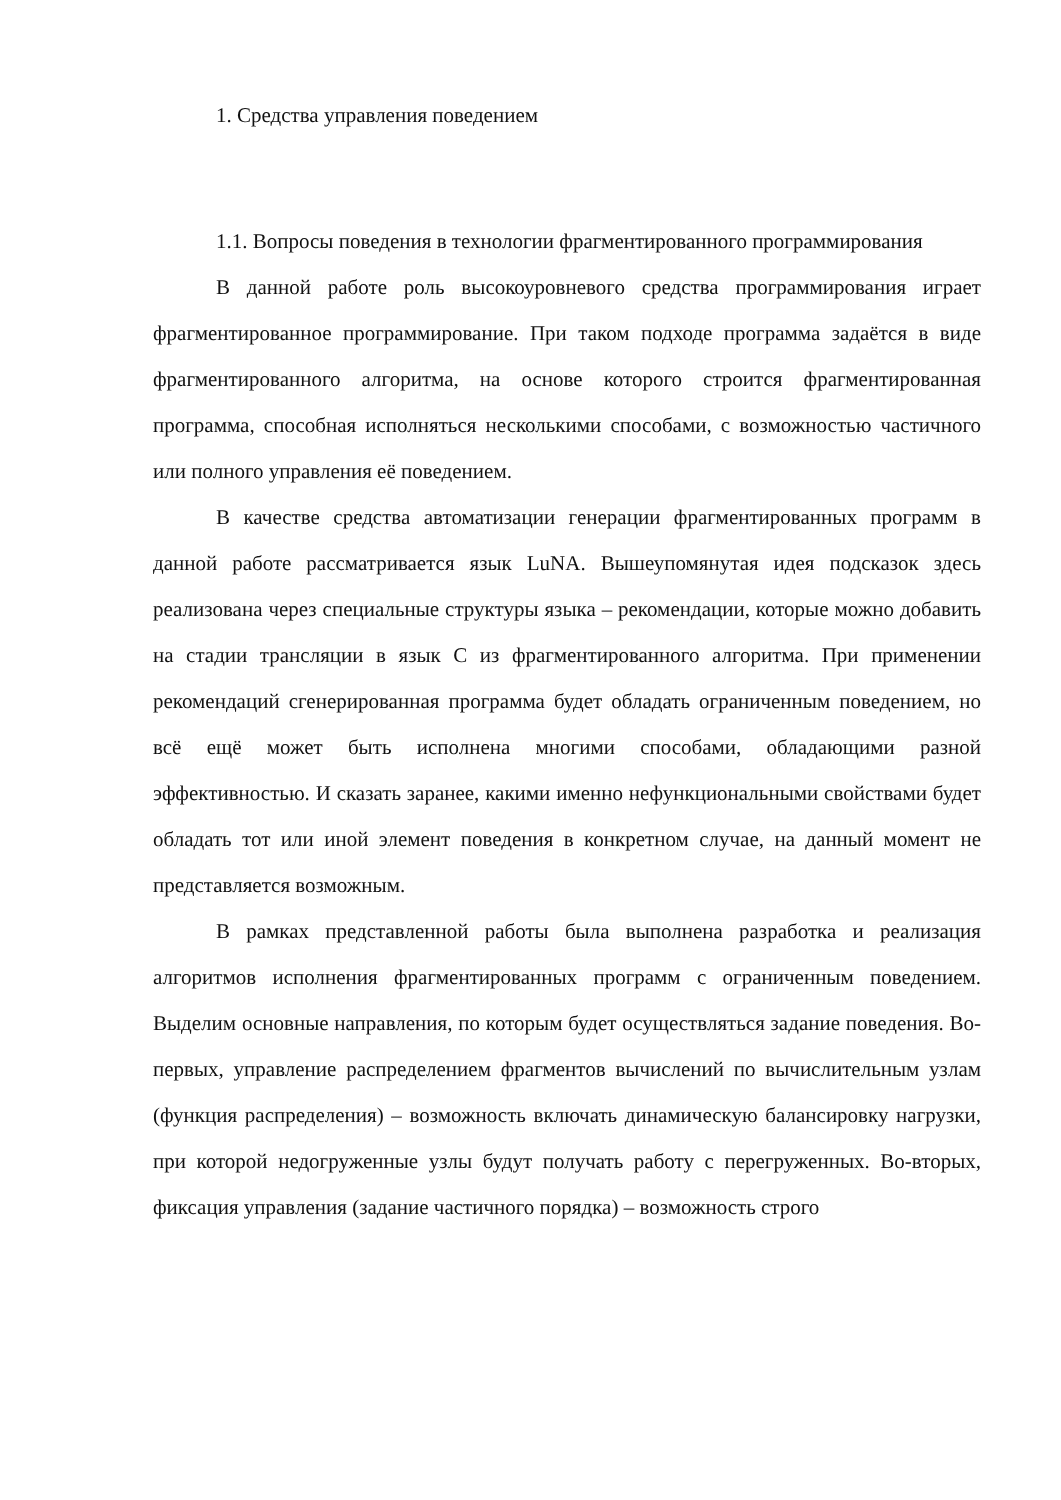1. Средства управления поведением
1.1. Вопросы поведения в технологии фрагментированного программирования
В данной работе роль высокоуровневого средства программирования играет фрагментированное программирование. При таком подходе программа задаётся в виде фрагментированного алгоритма, на основе которого строится фрагментированная программа, способная исполняться несколькими способами, с возможностью частичного или полного управления её поведением.
В качестве средства автоматизации генерации фрагментированных программ в данной работе рассматривается язык LuNA. Вышеупомянутая идея подсказок здесь реализована через специальные структуры языка – рекомендации, которые можно добавить на стадии трансляции в язык C из фрагментированного алгоритма. При применении рекомендаций сгенерированная программа будет обладать ограниченным поведением, но всё ещё может быть исполнена многими способами, обладающими разной эффективностью. И сказать заранее, какими именно нефункциональными свойствами будет обладать тот или иной элемент поведения в конкретном случае, на данный момент не представляется возможным.
В рамках представленной работы была выполнена разработка и реализация алгоритмов исполнения фрагментированных программ с ограниченным поведением. Выделим основные направления, по которым будет осуществляться задание поведения. Во-первых, управление распределением фрагментов вычислений по вычислительным узлам (функция распределения) – возможность включать динамическую балансировку нагрузки, при которой недогруженные узлы будут получать работу с перегруженных. Во-вторых, фиксация управления (задание частичного порядка) – возможность строго